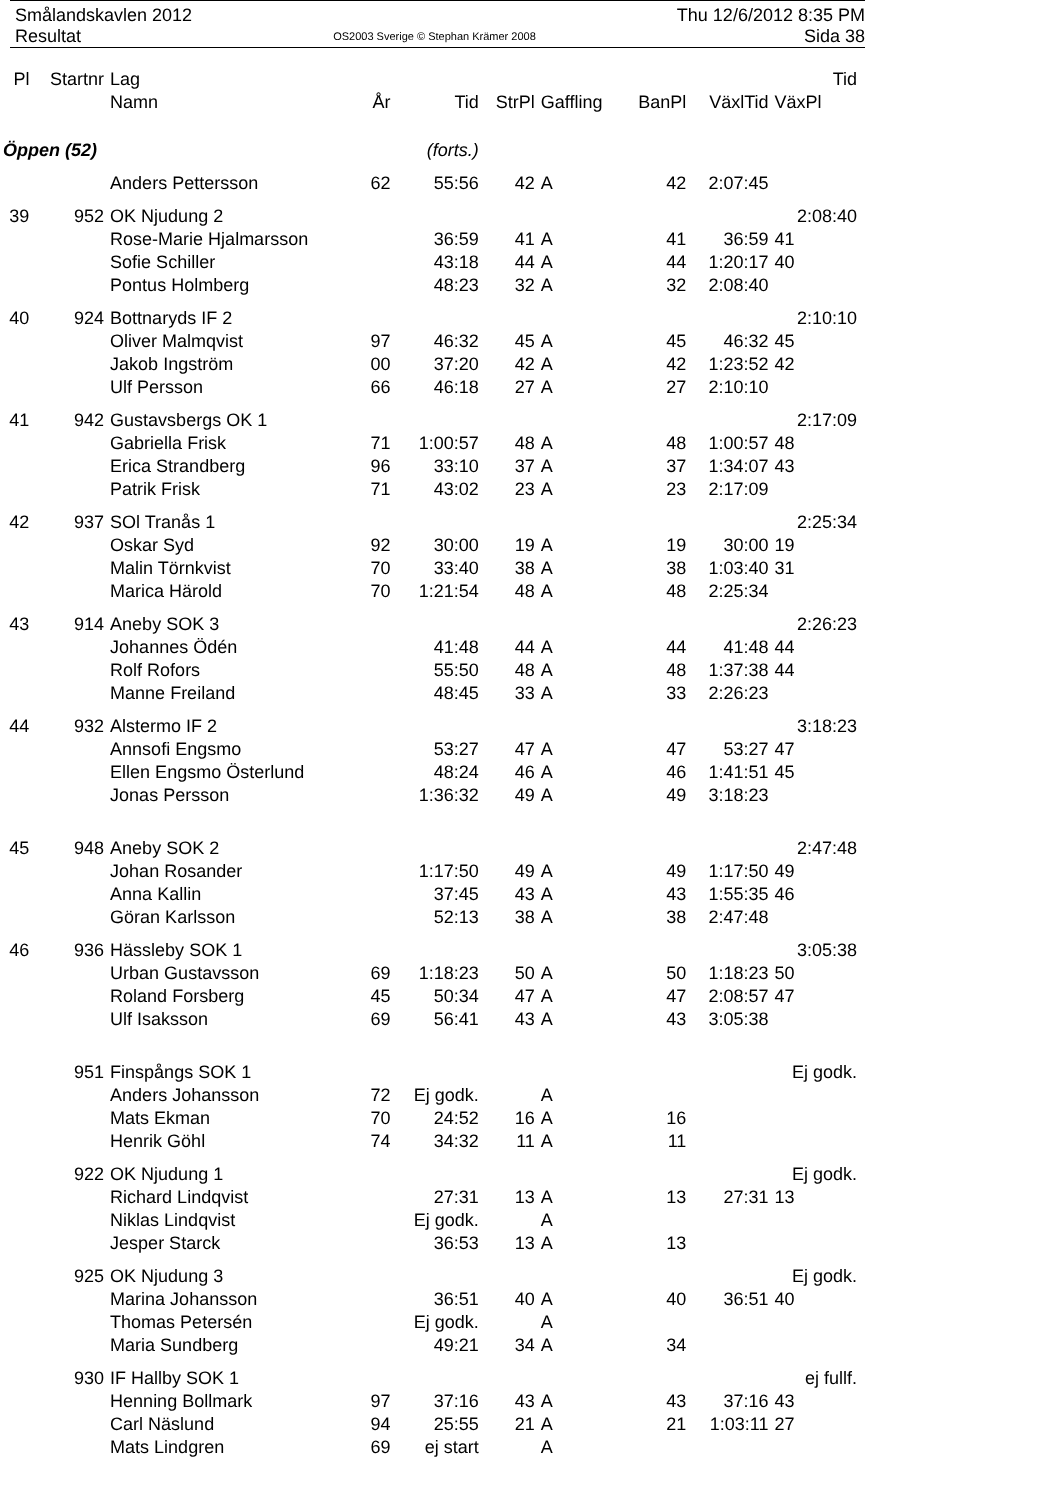Smålandskavlen 2012
Resultat
OS2003 Sverige © Stephan Krämer 2008
Thu 12/6/2012 8:35 PM
Sida 38
| Pl | Startnr | Lag | | | | | | | Tid |
| --- | --- | --- | --- | --- | --- | --- | --- | --- | --- |
| | | Namn | År | Tid | StrPl | Gaffling | BanPl | VäxlTid | VäxPl |
| Öppen (52) | | | | (forts.) | | | | | |
| | | Anders Pettersson | 62 | 55:56 | 42 | A | 42 | 2:07:45 | |
| 39 | 952 | OK Njudung 2 | | | | | | | 2:08:40 |
| | | Rose-Marie Hjalmarsson | | 36:59 | 41 | A | 41 | 36:59 | 41 |
| | | Sofie Schiller | | 43:18 | 44 | A | 44 | 1:20:17 | 40 |
| | | Pontus Holmberg | | 48:23 | 32 | A | 32 | 2:08:40 | |
| 40 | 924 | Bottnaryds IF 2 | | | | | | | 2:10:10 |
| | | Oliver Malmqvist | 97 | 46:32 | 45 | A | 45 | 46:32 | 45 |
| | | Jakob Ingström | 00 | 37:20 | 42 | A | 42 | 1:23:52 | 42 |
| | | Ulf Persson | 66 | 46:18 | 27 | A | 27 | 2:10:10 | |
| 41 | 942 | Gustavsbergs OK 1 | | | | | | | 2:17:09 |
| | | Gabriella Frisk | 71 | 1:00:57 | 48 | A | 48 | 1:00:57 | 48 |
| | | Erica Strandberg | 96 | 33:10 | 37 | A | 37 | 1:34:07 | 43 |
| | | Patrik Frisk | 71 | 43:02 | 23 | A | 23 | 2:17:09 | |
| 42 | 937 | SOl Tranås 1 | | | | | | | 2:25:34 |
| | | Oskar Syd | 92 | 30:00 | 19 | A | 19 | 30:00 | 19 |
| | | Malin Törnkvist | 70 | 33:40 | 38 | A | 38 | 1:03:40 | 31 |
| | | Marica Härold | 70 | 1:21:54 | 48 | A | 48 | 2:25:34 | |
| 43 | 914 | Aneby SOK 3 | | | | | | | 2:26:23 |
| | | Johannes Ödén | | 41:48 | 44 | A | 44 | 41:48 | 44 |
| | | Rolf Rofors | | 55:50 | 48 | A | 48 | 1:37:38 | 44 |
| | | Manne Freiland | | 48:45 | 33 | A | 33 | 2:26:23 | |
| 44 | 932 | Alstermo IF 2 | | | | | | | 3:18:23 |
| | | Annsofi Engsmo | | 53:27 | 47 | A | 47 | 53:27 | 47 |
| | | Ellen Engsmo Österlund | | 48:24 | 46 | A | 46 | 1:41:51 | 45 |
| | | Jonas Persson | | 1:36:32 | 49 | A | 49 | 3:18:23 | |
| 45 | 948 | Aneby SOK 2 | | | | | | | 2:47:48 |
| | | Johan Rosander | | 1:17:50 | 49 | A | 49 | 1:17:50 | 49 |
| | | Anna Kallin | | 37:45 | 43 | A | 43 | 1:55:35 | 46 |
| | | Göran Karlsson | | 52:13 | 38 | A | 38 | 2:47:48 | |
| 46 | 936 | Hässleby SOK 1 | | | | | | | 3:05:38 |
| | | Urban Gustavsson | 69 | 1:18:23 | 50 | A | 50 | 1:18:23 | 50 |
| | | Roland Forsberg | 45 | 50:34 | 47 | A | 47 | 2:08:57 | 47 |
| | | Ulf Isaksson | 69 | 56:41 | 43 | A | 43 | 3:05:38 | |
| | 951 | Finspångs SOK 1 | | | | | | | Ej godk. |
| | | Anders Johansson | 72 | Ej godk. | | A | | | |
| | | Mats Ekman | 70 | 24:52 | 16 | A | 16 | | |
| | | Henrik Göhl | 74 | 34:32 | 11 | A | 11 | | |
| | 922 | OK Njudung 1 | | | | | | | Ej godk. |
| | | Richard Lindqvist | | 27:31 | 13 | A | 13 | 27:31 | 13 |
| | | Niklas Lindqvist | | Ej godk. | | A | | | |
| | | Jesper Starck | | 36:53 | 13 | A | 13 | | |
| | 925 | OK Njudung 3 | | | | | | | Ej godk. |
| | | Marina Johansson | | 36:51 | 40 | A | 40 | 36:51 | 40 |
| | | Thomas Petersén | | Ej godk. | | A | | | |
| | | Maria Sundberg | | 49:21 | 34 | A | 34 | | |
| | 930 | IF Hallby SOK 1 | | | | | | | ej fullf. |
| | | Henning Bollmark | 97 | 37:16 | 43 | A | 43 | 37:16 | 43 |
| | | Carl Näslund | 94 | 25:55 | 21 | A | 21 | 1:03:11 | 27 |
| | | Mats Lindgren | 69 | ej start | | A | | | |